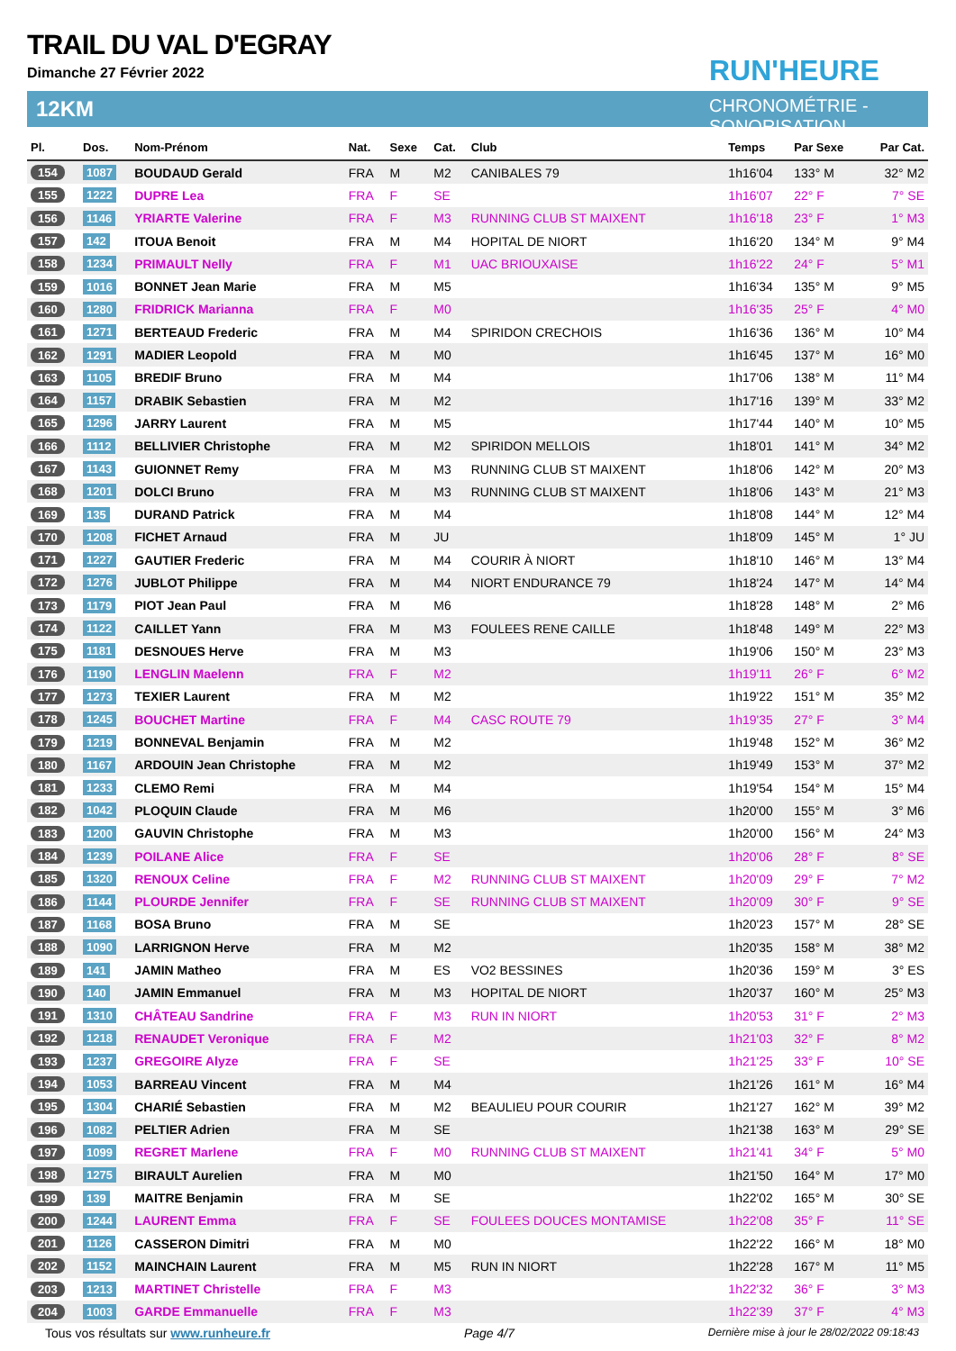TRAIL DU VAL D'EGRAY
Dimanche 27 Février 2022
12KM
RUN'HEURE
CHRONOMÉTRIE - SONORISATION
| Pl. | Dos. | Nom-Prénom | Nat. | Sexe | Cat. | Club | Temps | Par Sexe | Par Cat. |
| --- | --- | --- | --- | --- | --- | --- | --- | --- | --- |
| 154 | 1087 | BOUDAUD Gerald | FRA | M | M2 | CANIBALES 79 | 1h16'04 | 133° M | 32° M2 |
| 155 | 1222 | DUPRE Lea | FRA | F | SE | | 1h16'07 | 22° F | 7° SE |
| 156 | 1146 | YRIARTE Valerine | FRA | F | M3 | RUNNING CLUB ST MAIXENT | 1h16'18 | 23° F | 1° M3 |
| 157 | 142 | ITOUA Benoit | FRA | M | M4 | HOPITAL DE NIORT | 1h16'20 | 134° M | 9° M4 |
| 158 | 1234 | PRIMAULT Nelly | FRA | F | M1 | UAC BRIOUXAISE | 1h16'22 | 24° F | 5° M1 |
| 159 | 1016 | BONNET Jean Marie | FRA | M | M5 | | 1h16'34 | 135° M | 9° M5 |
| 160 | 1280 | FRIDRICK Marianna | FRA | F | M0 | | 1h16'35 | 25° F | 4° M0 |
| 161 | 1271 | BERTEAUD Frederic | FRA | M | M4 | SPIRIDON CRECHOIS | 1h16'36 | 136° M | 10° M4 |
| 162 | 1291 | MADIER Leopold | FRA | M | M0 | | 1h16'45 | 137° M | 16° M0 |
| 163 | 1105 | BREDIF Bruno | FRA | M | M4 | | 1h17'06 | 138° M | 11° M4 |
| 164 | 1157 | DRABIK Sebastien | FRA | M | M2 | | 1h17'16 | 139° M | 33° M2 |
| 165 | 1296 | JARRY Laurent | FRA | M | M5 | | 1h17'44 | 140° M | 10° M5 |
| 166 | 1112 | BELLIVIER Christophe | FRA | M | M2 | SPIRIDON MELLOIS | 1h18'01 | 141° M | 34° M2 |
| 167 | 1143 | GUIONNET Remy | FRA | M | M3 | RUNNING CLUB ST MAIXENT | 1h18'06 | 142° M | 20° M3 |
| 168 | 1201 | DOLCI Bruno | FRA | M | M3 | RUNNING CLUB ST MAIXENT | 1h18'06 | 143° M | 21° M3 |
| 169 | 135 | DURAND Patrick | FRA | M | M4 | | 1h18'08 | 144° M | 12° M4 |
| 170 | 1208 | FICHET Arnaud | FRA | M | JU | | 1h18'09 | 145° M | 1° JU |
| 171 | 1227 | GAUTIER Frederic | FRA | M | M4 | COURIR À NIORT | 1h18'10 | 146° M | 13° M4 |
| 172 | 1276 | JUBLOT Philippe | FRA | M | M4 | NIORT ENDURANCE 79 | 1h18'24 | 147° M | 14° M4 |
| 173 | 1179 | PIOT Jean Paul | FRA | M | M6 | | 1h18'28 | 148° M | 2° M6 |
| 174 | 1122 | CAILLET Yann | FRA | M | M3 | FOULEES RENE CAILLE | 1h18'48 | 149° M | 22° M3 |
| 175 | 1181 | DESNOUES Herve | FRA | M | M3 | | 1h19'06 | 150° M | 23° M3 |
| 176 | 1190 | LENGLIN Maelenn | FRA | F | M2 | | 1h19'11 | 26° F | 6° M2 |
| 177 | 1273 | TEXIER Laurent | FRA | M | M2 | | 1h19'22 | 151° M | 35° M2 |
| 178 | 1245 | BOUCHET Martine | FRA | F | M4 | CASC ROUTE 79 | 1h19'35 | 27° F | 3° M4 |
| 179 | 1219 | BONNEVAL Benjamin | FRA | M | M2 | | 1h19'48 | 152° M | 36° M2 |
| 180 | 1167 | ARDOUIN Jean Christophe | FRA | M | M2 | | 1h19'49 | 153° M | 37° M2 |
| 181 | 1233 | CLEMO Remi | FRA | M | M4 | | 1h19'54 | 154° M | 15° M4 |
| 182 | 1042 | PLOQUIN Claude | FRA | M | M6 | | 1h20'00 | 155° M | 3° M6 |
| 183 | 1200 | GAUVIN Christophe | FRA | M | M3 | | 1h20'00 | 156° M | 24° M3 |
| 184 | 1239 | POILANE Alice | FRA | F | SE | | 1h20'06 | 28° F | 8° SE |
| 185 | 1320 | RENOUX Celine | FRA | F | M2 | RUNNING CLUB ST MAIXENT | 1h20'09 | 29° F | 7° M2 |
| 186 | 1144 | PLOURDE Jennifer | FRA | F | SE | RUNNING CLUB ST MAIXENT | 1h20'09 | 30° F | 9° SE |
| 187 | 1168 | BOSA Bruno | FRA | M | SE | | 1h20'23 | 157° M | 28° SE |
| 188 | 1090 | LARRIGNON Herve | FRA | M | M2 | | 1h20'35 | 158° M | 38° M2 |
| 189 | 141 | JAMIN Matheo | FRA | M | ES | VO2 BESSINES | 1h20'36 | 159° M | 3° ES |
| 190 | 140 | JAMIN Emmanuel | FRA | M | M3 | HOPITAL DE NIORT | 1h20'37 | 160° M | 25° M3 |
| 191 | 1310 | CHÂTEAU Sandrine | FRA | F | M3 | RUN IN NIORT | 1h20'53 | 31° F | 2° M3 |
| 192 | 1218 | RENAUDET Veronique | FRA | F | M2 | | 1h21'03 | 32° F | 8° M2 |
| 193 | 1237 | GREGOIRE Alyze | FRA | F | SE | | 1h21'25 | 33° F | 10° SE |
| 194 | 1053 | BARREAU Vincent | FRA | M | M4 | | 1h21'26 | 161° M | 16° M4 |
| 195 | 1304 | CHARIÉ Sebastien | FRA | M | M2 | BEAULIEU POUR COURIR | 1h21'27 | 162° M | 39° M2 |
| 196 | 1082 | PELTIER Adrien | FRA | M | SE | | 1h21'38 | 163° M | 29° SE |
| 197 | 1099 | REGRET Marlene | FRA | F | M0 | RUNNING CLUB ST MAIXENT | 1h21'41 | 34° F | 5° M0 |
| 198 | 1275 | BIRAULT Aurelien | FRA | M | M0 | | 1h21'50 | 164° M | 17° M0 |
| 199 | 139 | MAITRE Benjamin | FRA | M | SE | | 1h22'02 | 165° M | 30° SE |
| 200 | 1244 | LAURENT Emma | FRA | F | SE | FOULEES DOUCES MONTAMISE | 1h22'08 | 35° F | 11° SE |
| 201 | 1126 | CASSERON Dimitri | FRA | M | M0 | | 1h22'22 | 166° M | 18° M0 |
| 202 | 1152 | MAINCHAIN Laurent | FRA | M | M5 | RUN IN NIORT | 1h22'28 | 167° M | 11° M5 |
| 203 | 1213 | MARTINET Christelle | FRA | F | M3 | | 1h22'32 | 36° F | 3° M3 |
| 204 | 1003 | GARDE Emmanuelle | FRA | F | M3 | | 1h22'39 | 37° F | 4° M3 |
Tous vos résultats sur www.runheure.fr Page 4/7 Dernière mise à jour le 28/02/2022 09:18:43